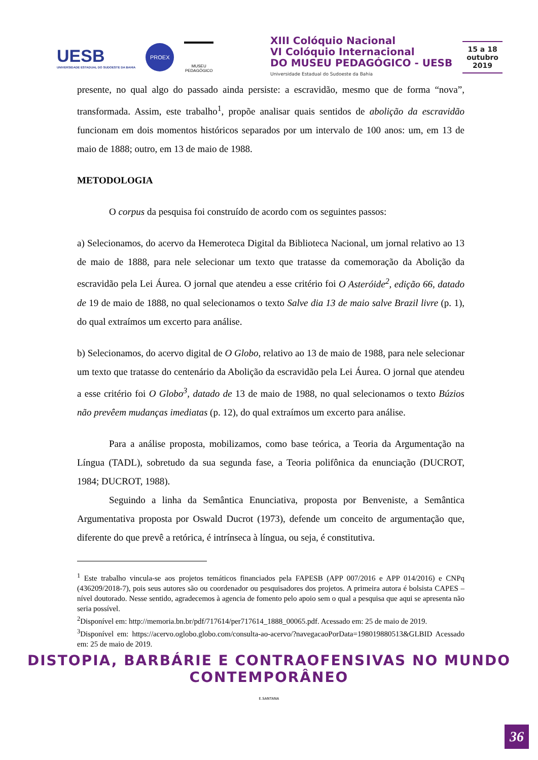UESB
UNIVERSIDADE ESTADUAL DO SUDOESTE DA BAHIA
PROEX
MUSEU PEDAGÓGICO
XIII Colóquio Nacional
VI Colóquio Internacional
DO MUSEU PEDAGÓGICO - UESB
Universidade Estadual do Sudoeste da Bahia
15 a 18
outubro
2019
presente, no qual algo do passado ainda persiste: a escravidão, mesmo que de forma “nova”, transformada. Assim, este trabalho<sup>1</sup>, propõe analisar quais sentidos de abolição da escravidão funcionam em dois momentos históricos separados por um intervalo de 100 anos: um, em 13 de maio de 1888; outro, em 13 de maio de 1988.
METODOLOGIA
O corpus da pesquisa foi construído de acordo com os seguintes passos:
a) Selecionamos, do acervo da Hemeroteca Digital da Biblioteca Nacional, um jornal relativo ao 13 de maio de 1888, para nele selecionar um texto que tratasse da comemoração da Abolição da escravidão pela Lei Áurea. O jornal que atendeu a esse critério foi O Asteróide<sup>2</sup>, edição 66, datado de 19 de maio de 1888, no qual selecionamos o texto Salve dia 13 de maio salve Brazil livre (p. 1), do qual extraímos um excerto para análise.
b) Selecionamos, do acervo digital de O Globo, relativo ao 13 de maio de 1988, para nele selecionar um texto que tratasse do centenário da Abolição da escravidão pela Lei Áurea. O jornal que atendeu a esse critério foi O Globo<sup>3</sup>, datado de 13 de maio de 1988, no qual selecionamos o texto Búzios não prevêem mudanças imediatas (p. 12), do qual extraímos um excerto para análise.
Para a análise proposta, mobilizamos, como base teórica, a Teoria da Argumentação na Língua (TADL), sobretudo da sua segunda fase, a Teoria polifônica da enunciação (DUCROT, 1984; DUCROT, 1988).
Seguindo a linha da Semântica Enunciativa, proposta por Benveniste, a Semântica Argumentativa proposta por Oswald Ducrot (1973), defende um conceito de argumentação que, diferente do que prevê a retórica, é intrínseca à língua, ou seja, é constitutiva.
<sup>1</sup> Este trabalho vincula-se aos projetos temáticos financiados pela FAPESB (APP 007/2016 e APP 014/2016) e CNPq (436209/2018-7), pois seus autores são ou coordenador ou pesquisadores dos projetos. A primeira autora é bolsista CAPES – nível doutorado. Nesse sentido, agradecemos à agencia de fomento pelo apoio sem o qual a pesquisa que aqui se apresenta não seria possível.
<sup>2</sup> Disponível em: http://memoria.bn.br/pdf/717614/per717614_1888_00065.pdf. Acessado em: 25 de maio de 2019.
<sup>3</sup> Disponível em: https://acervo.oglobo.globo.com/consulta-ao-acervo/?navegacaoPorData=198019880513&GLBID Acessado em: 25 de maio de 2019.
DISTOPIA, BARBÁRIE E CONTRAOFENSIVAS NO MUNDO CONTEMPORÂNEO
E.SANTANA
36